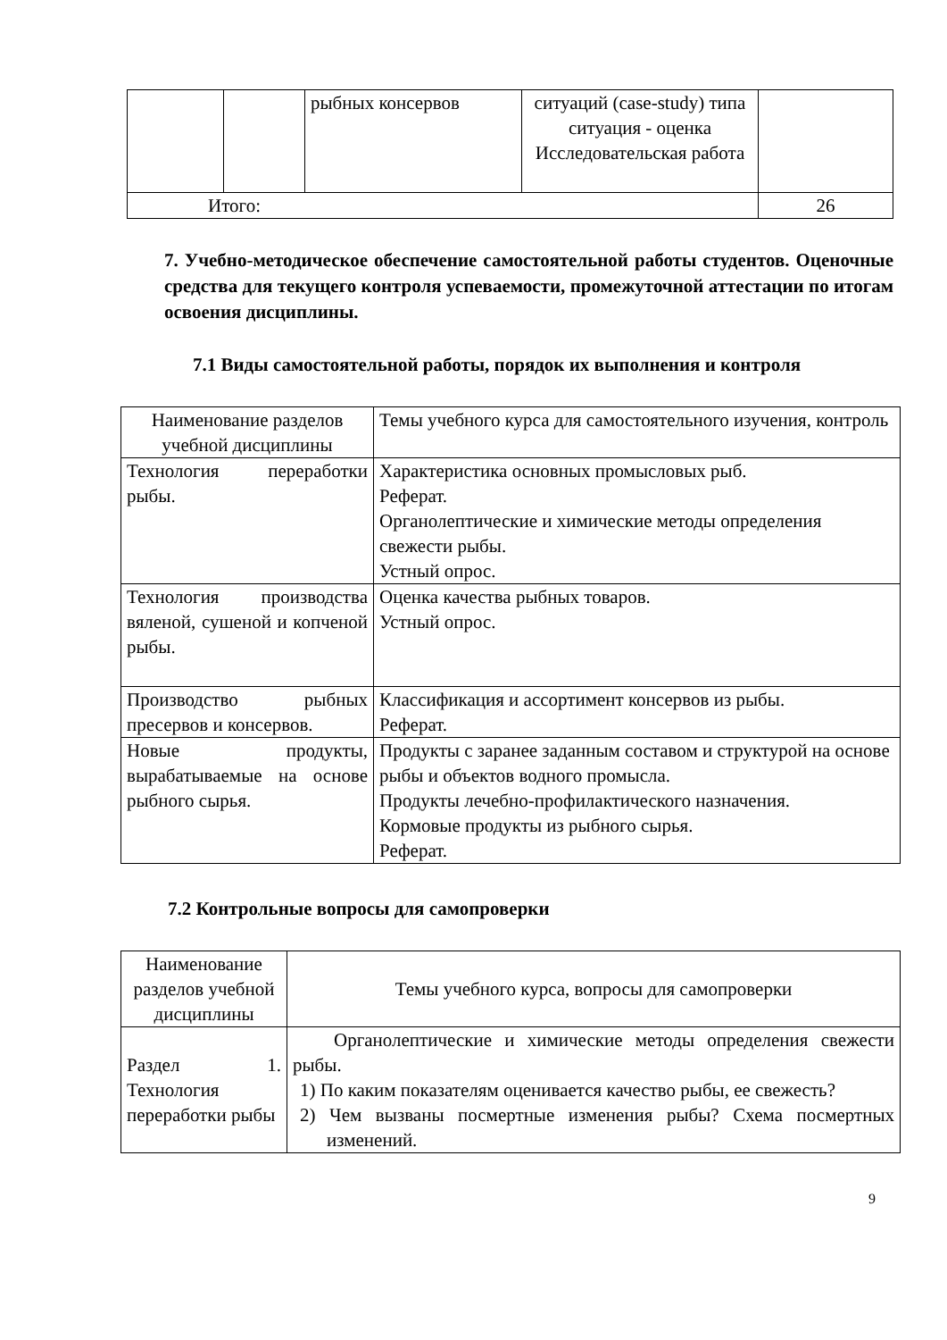| | | рыбных консервов | ситуаций (case-study) типа ситуация - оценка Исследовательская работа | |
| Итого: | | | | 26 |
7. Учебно-методическое обеспечение самостоятельной работы студентов. Оценочные средства для текущего контроля успеваемости, промежуточной аттестации по итогам освоения дисциплины.
7.1 Виды самостоятельной работы, порядок их выполнения и контроля
| Наименование разделов учебной дисциплины | Темы учебного курса для самостоятельного изучения, контроль |
| Технология переработки рыбы. | Характеристика основных промысловых рыб. Реферат. Органолептические и химические методы определения свежести рыбы. Устный опрос. |
| Технология производства вяленой, сушеной и копченой рыбы. | Оценка качества рыбных товаров. Устный опрос. |
| Производство рыбных пресервов и консервов. | Классификация и ассортимент консервов из рыбы. Реферат. |
| Новые продукты, вырабатываемые на основе рыбного сырья. | Продукты с заранее заданным составом и структурой на основе рыбы и объектов водного промысла. Продукты лечебно-профилактического назначения. Кормовые продукты из рыбного сырья. Реферат. |
7.2 Контрольные вопросы для самопроверки
| Наименование разделов учебной дисциплины | Темы учебного курса, вопросы для самопроверки |
| Раздел 1. Технология переработки рыбы | Органолептические и химические методы определения свежести рыбы. 1) По каким показателям оценивается качество рыбы, ее свежесть? 2) Чем вызваны посмертные изменения рыбы? Схема посмертных изменений. |
9